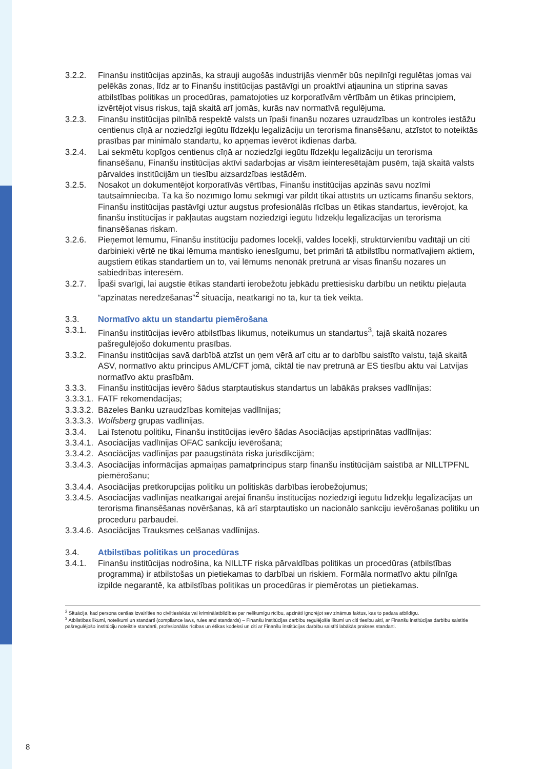3.2.2. Finanšu institūcijas apzinās, ka strauji augošās industrijās vienmēr būs nepilnīgi regulētas jomas vai pelēkās zonas, līdz ar to Finanšu institūcijas pastāvīgi un proaktīvi atjaunina un stiprina savas atbilstības politikas un procedūras, pamatojoties uz korporatīvām vērtībām un ētikas principiem, izvērtējot visus riskus, tajā skaitā arī jomās, kurās nav normatīvā regulējuma.
3.2.3. Finanšu institūcijas pilnībā respektē valsts un īpaši finanšu nozares uzraudzības un kontroles iestāžu centienus cīņā ar noziedzīgi iegūtu līdzekļu legalizāciju un terorisma finansēšanu, atzīstot to noteiktās prasības par minimālo standartu, ko apņemas ievērot ikdienas darbā.
3.2.4. Lai sekmētu kopīgos centienus cīņā ar noziedzīgi iegūtu līdzekļu legalizāciju un terorisma finansēšanu, Finanšu institūcijas aktīvi sadarbojas ar visām ieinteresētajām pusēm, tajā skaitā valsts pārvaldes institūcijām un tiesību aizsardzības iestādēm.
3.2.5. Nosakot un dokumentējot korporatīvās vērtības, Finanšu institūcijas apzinās savu nozīmi tautsaimniecībā. Tā kā šo nozīmīgo lomu sekmīgi var pildīt tikai attīstīts un uzticams finanšu sektors, Finanšu institūcijas pastāvīgi uztur augstus profesionālās rīcības un ētikas standartus, ievērojot, ka finanšu institūcijas ir pakļautas augstam noziedzīgi iegūtu līdzekļu legalizācijas un terorisma finansēšanas riskam.
3.2.6. Pieņemot lēmumu, Finanšu institūciju padomes locekļi, valdes locekļi, struktūrvienību vadītāji un citi darbinieki vērtē ne tikai lēmuma mantisko ienesīgumu, bet primāri tā atbilstību normatīvajiem aktiem, augstiem ētikas standartiem un to, vai lēmums nenonāk pretrunā ar visas finanšu nozares un sabiedrības interesēm.
3.2.7. Īpaši svarīgi, lai augstie ētikas standarti ierobežotu jebkādu prettiesisku darbību un netiktu pieļauta “apzinātas neredzēšanas”<sup>2</sup> situācija, neatkarīgi no tā, kur tā tiek veikta.
3.3. Normatīvo aktu un standartu piemērošana
3.3.1. Finanšu institūcijas ievēro atbilstības likumus, noteikumus un standartus<sup>3</sup>, tajā skaitā nozares pašregulējošo dokumentu prasības.
3.3.2. Finanšu institūcijas savā darbībā atzīst un ņem vērā arī citu ar to darbību saistīto valstu, tajā skaitā ASV, normatīvo aktu principus AML/CFT jomā, ciktāl tie nav pretrunā ar ES tiesību aktu vai Latvijas normatīvo aktu prasībām.
3.3.3. Finanšu institūcijas ievēro šādus starptautiskus standartus un labākās prakses vadlīnijas:
3.3.3.1.
FATF rekomendācijas;
3.3.3.2.
Bāzeles Banku uzraudzības komitejas vadlīnijas;
3.3.3.3.
Wolfsberg grupas vadlīnijas.
3.3.4. Lai īstenotu politiku, Finanšu institūcijas ievēro šādas Asociācijas apstiprinātas vadlīnijas:
3.3.4.1.
Asociācijas vadlīnijas OFAC sankciju ievērošanā;
3.3.4.2.
Asociācijas vadlīnijas par paaugstināta riska jurisdikcijām;
3.3.4.3.
Asociācijas informācijas apmaiņas pamatprincipus starp finanšu institūcijām saistībā ar NILLTPFNL piemērošanu;
3.3.4.4.
Asociācijas pretkorupcijas politiku un politiskās darbības ierobežojumus;
3.3.4.5.
Asociācijas vadlīnijas neatkarīgai ārējai finanšu institūcijas noziedzīgi iegūtu līdzekļu legalizācijas un terorisma finansēšanas novēršanas, kā arī starptautisko un nacionālo sankciju ievērošanas politiku un procedūru pārbaudei.
3.3.4.6.
Asociācijas Trauksmes celšanas vadlīnijas.
3.4. Atbilstības politikas un procedūras
3.4.1. Finanšu institūcijas nodrošina, ka NILLTF riska pārvaldības politikas un procedūras (atbilstības programma) ir atbilstošas un pietiekamas to darbībai un riskiem. Formāla normatīvo aktu pilnīga izpilde negarantē, ka atbilstības politikas un procedūras ir piemērotas un pietiekamas.
<sup>2</sup> Situācija, kad persona cenšas izvairīties no civiltiesiskās vai kriminālatbildības par nelikumīgu rīcību, apzināti ignorējot sev zināmus faktus, kas to padara atbildīgu.
<sup>3</sup> Atbilstības likumi, noteikumi un standarti (compliance laws, rules and standards) – Finanšu institūcijas darbību regulējošie likumi un citi tiesību akti, ar Finanšu institūcijas darbību saistītie pašregulējošo institūciju noteiktie standarti, profesionālās rīcības un ētikas kodeksi un citi ar Finanšu institūcijas darbību saistīti labākās prakses standarti.
8